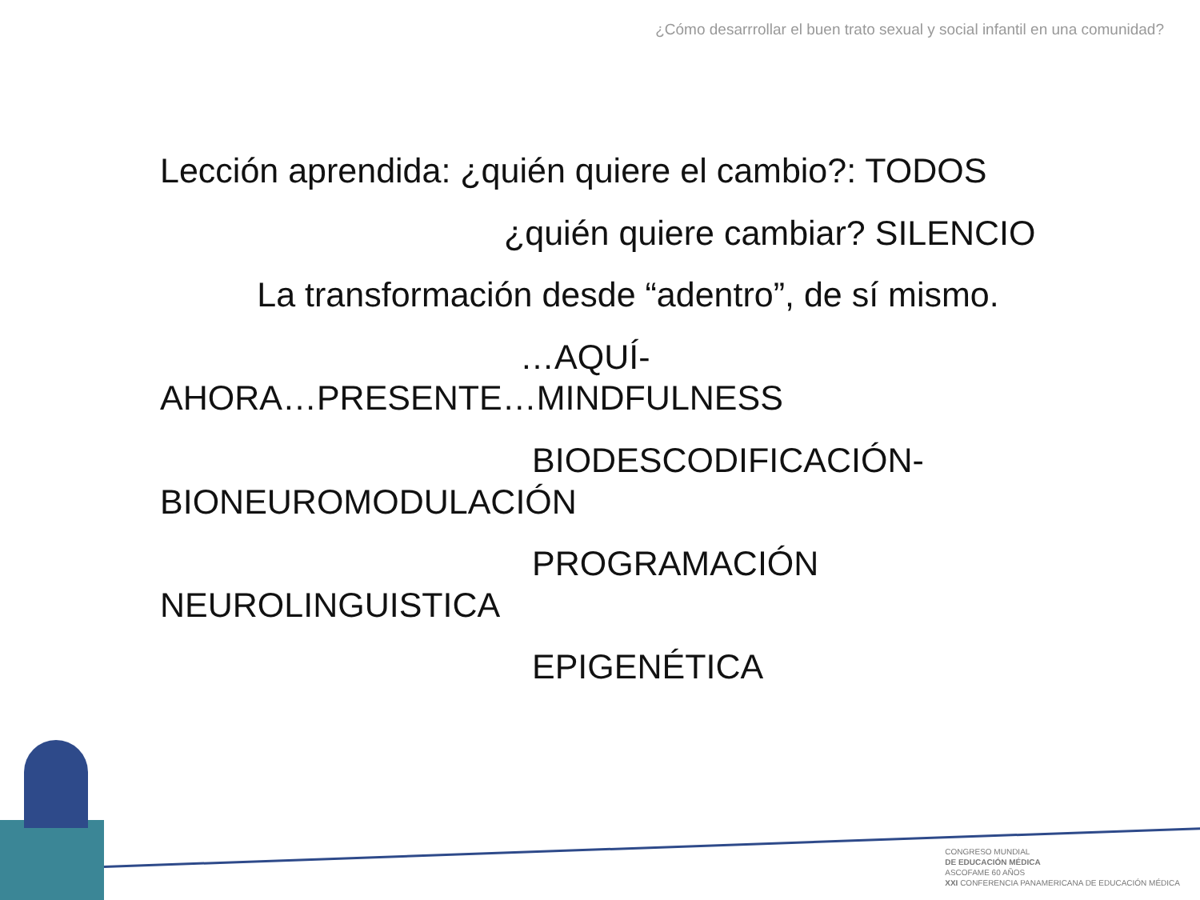¿Cómo desarrrollar el buen trato sexual y social infantil en una comunidad?
Lección aprendida: ¿quién quiere el cambio?: TODOS
¿quién quiere cambiar? SILENCIO
La transformación desde “adentro”, de sí mismo.
…AQUÍ-
AHORA…PRESENTE…MINDFULNESS
BIODESCODIFICACIÓN-
BIONEUROMODULACIÓN
PROGRAMACIÓN
NEUROLINGUISTICA
EPIGENÉTICA
CONGRESO MUNDIAL
DE EDUCACIÓN MÉDICA
ASCOFAME 60 AÑOS
XXI CONFERENCIA PANAMERICANA DE EDUCACIÓN MÉDICA